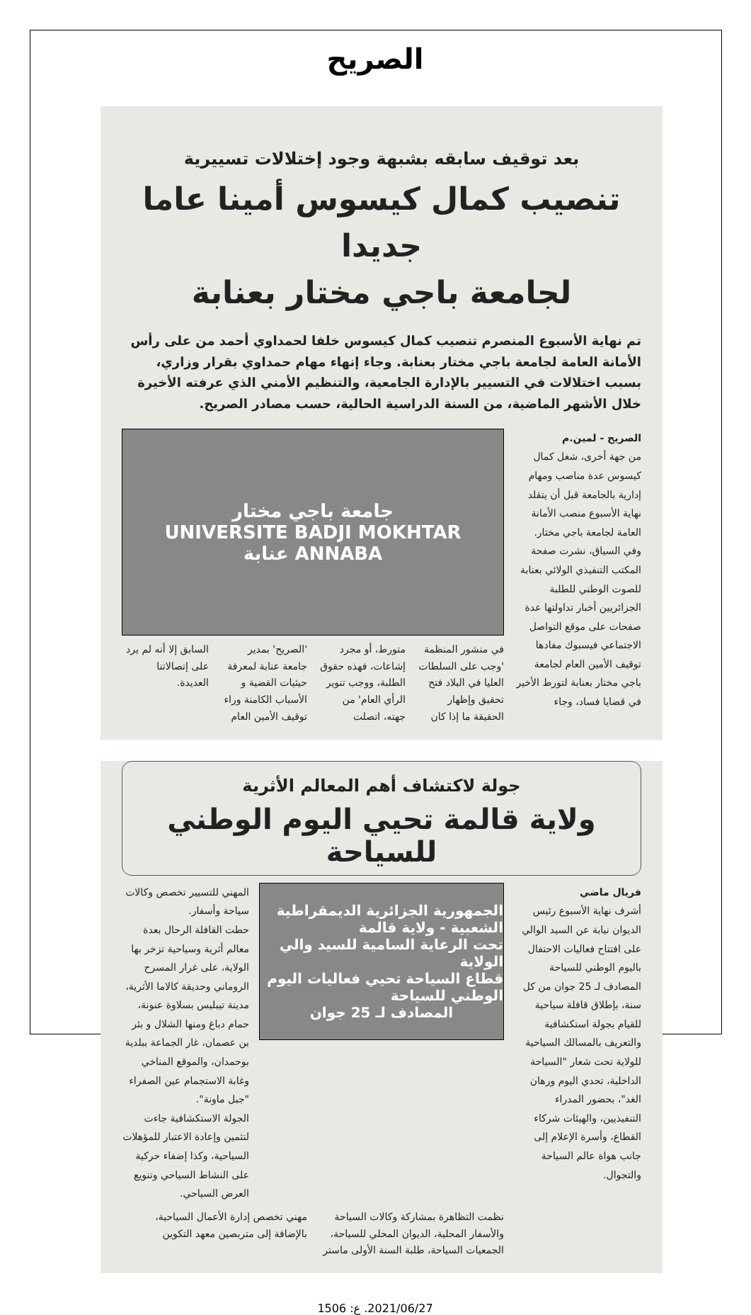الصريح
بعد توقيف سابقه بشبهة وجود إختلالات تسييرية
تنصيب كمال كيسوس أمينا عاما جديدا
لجامعة باجي مختار بعنابة
تم نهاية الأسبوع المنصرم تنصيب كمال كيسوس خلفا لحمداوي أحمد من على رأس الأمانة العامة لجامعة باجي مختار بعنابة. وجاء إنهاء مهام حمداوي بقرار وزاري، بسبب اختلالات في التسيير بالإدارة الجامعية، والتنظيم الأمني الذي عرفته الأخيرة خلال الأشهر الماضية، من السنة الدراسية الحالية، حسب مصادر الصريح.
الصريح - لمين.م
من جهة أخرى، شغل كمال كيسوس عدة مناصب ومهام إدارية بالجامعة قبل أن يتقلد نهاية الأسبوع منصب الأمانة العامة لجامعة باجي مختار.
وفي السياق، نشرت صفحة المكتب التنفيذي الولائي بعنابة للصوت الوطني للطلبة الجزائريين أخبار تداولتها عدة صفحات على موقع التواصل الاجتماعي فيسبوك مفادها توقيف الأمين العام لجامعة باجي مختار بعنابة لتورط الأخير في قضايا فساد، وجاء
جامعة باجي مختار
UNIVERSITE BADJI MOKHTAR
ANNABA عنابة
في منشور المنظمة 'وجب على السلطات العليا في البلاد فتح تحقيق وإظهار الحقيقة ما إذا كان متورط، أو مجرد إشاعات، فهذه حقوق الطلبة، ووجب تنوير الرأي العام' من جهته، اتصلت 'الصريح' بمدير جامعة عنابة لمعرفة حيثيات القضية و الأسباب الكامنة وراء توقيف الأمين العام السابق إلا أنه لم يرد على إتصالاتنا العديدة.
جولة لاكتشاف أهم المعالم الأثرية
ولاية قالمة تحيي اليوم الوطني للسياحة
فريال ماضي
أشرف نهاية الأسبوع رئيس الديوان نيابة عن السيد الوالي على افتتاح فعاليات الاحتفال باليوم الوطني للسياحة المصادف لـ 25 جوان من كل سنة، بإطلاق قافلة سياحية للقيام بجولة استكشافية والتعريف بالمسالك السياحية للولاية تحت شعار "السياحة الداخلية، تحدي اليوم ورهان الغد"، بحضور المدراء التنفيذيين، والهيئات شركاء القطاع، وأسرة الإعلام إلى جانب هواة عالم السياحة والتجوال.
الجمهورية الجزائرية الديمقراطية الشعبية - ولاية قالمة
تحت الرعاية السامية للسيد والي الولاية
قطاع السياحة تحيي فعاليات اليوم الوطني للسياحة
المصادف لـ 25 جوان
المهني للتسيير تخصص وكالات سياحة وأسفار.
حطت القافلة الرحال بعدة معالم أثرية وسياحية تزخر بها الولاية، على غرار المسرح الروماني وحديقة كالاما الأثرية، مدينة تيبليس بسلاوة عنونة، حمام دباغ ومنها الشلال و بئر بن عصمان، غار الجماعة ببلدية بوحمدان، والموقع المناخي وغابة الاستجمام عين الصفراء "جبل ماونة".
الجولة الاستكشافية جاءت لتثمين وإعادة الاعتبار للمؤهلات السياحية، وكذا إضفاء حركية على النشاط السياحي وتنويع العرض السياحي.
نظمت التظاهرة بمشاركة وكالات السياحة والأسفار المحلية، الديوان المحلي للسياحة، الجمعيات السياحة، طلبة السنة الأولى ماستر مهني تخصص إدارة الأعمال السياحية، بالإضافة إلى متربصين معهد التكوين
2021/06/27. ع: 1506